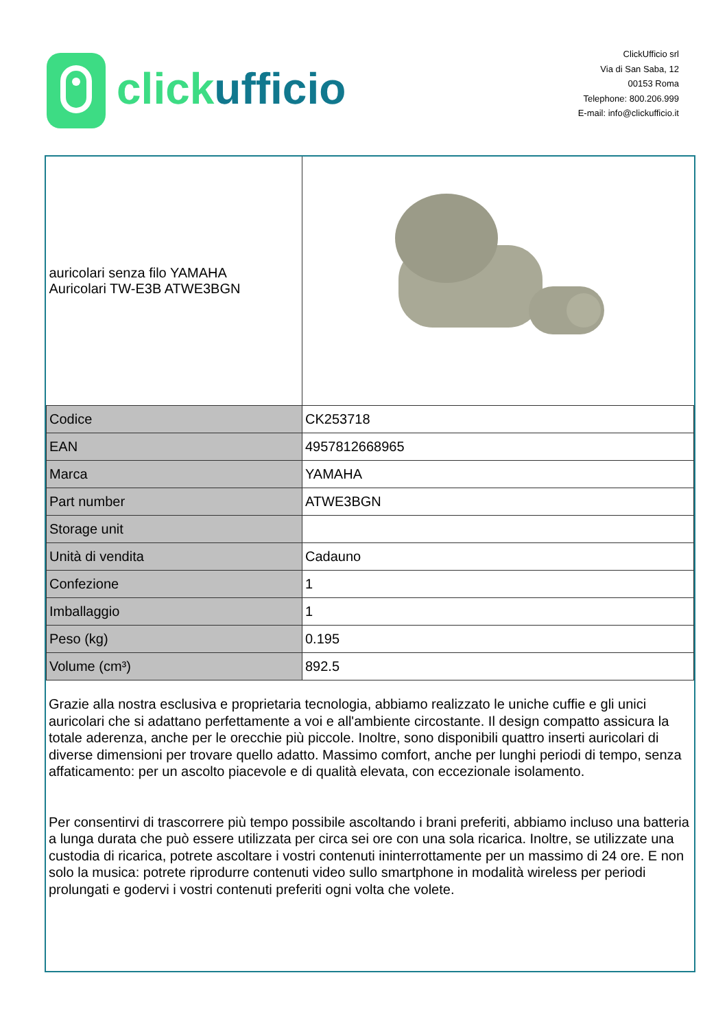click ufficio
ClickUfficio srl
Via di San Saba, 12
00153 Roma
Telephone: 800.206.999
E-mail: info@clickufficio.it
| auricolari senza filo YAMAHA Auricolari TW-E3B ATWE3BGN | |
| Codice | CK253718 |
| EAN | 4957812668965 |
| Marca | YAMAHA |
| Part number | ATWE3BGN |
| Storage unit | |
| Unità di vendita | Cadauno |
| Confezione | 1 |
| Imballaggio | 1 |
| Peso (kg) | 0.195 |
| Volume (cm³) | 892.5 |
Grazie alla nostra esclusiva e proprietaria tecnologia, abbiamo realizzato le uniche cuffie e gli unici auricolari che si adattano perfettamente a voi e all'ambiente circostante. Il design compatto assicura la totale aderenza, anche per le orecchie più piccole. Inoltre, sono disponibili quattro inserti auricolari di diverse dimensioni per trovare quello adatto. Massimo comfort, anche per lunghi periodi di tempo, senza affaticamento: per un ascolto piacevole e di qualità elevata, con eccezionale isolamento.
Per consentirvi di trascorrere più tempo possibile ascoltando i brani preferiti, abbiamo incluso una batteria a lunga durata che può essere utilizzata per circa sei ore con una sola ricarica. Inoltre, se utilizzate una custodia di ricarica, potrete ascoltare i vostri contenuti ininterrottamente per un massimo di 24 ore. E non solo la musica: potrete riprodurre contenuti video sullo smartphone in modalità wireless per periodi prolungati e godervi i vostri contenuti preferiti ogni volta che volete.